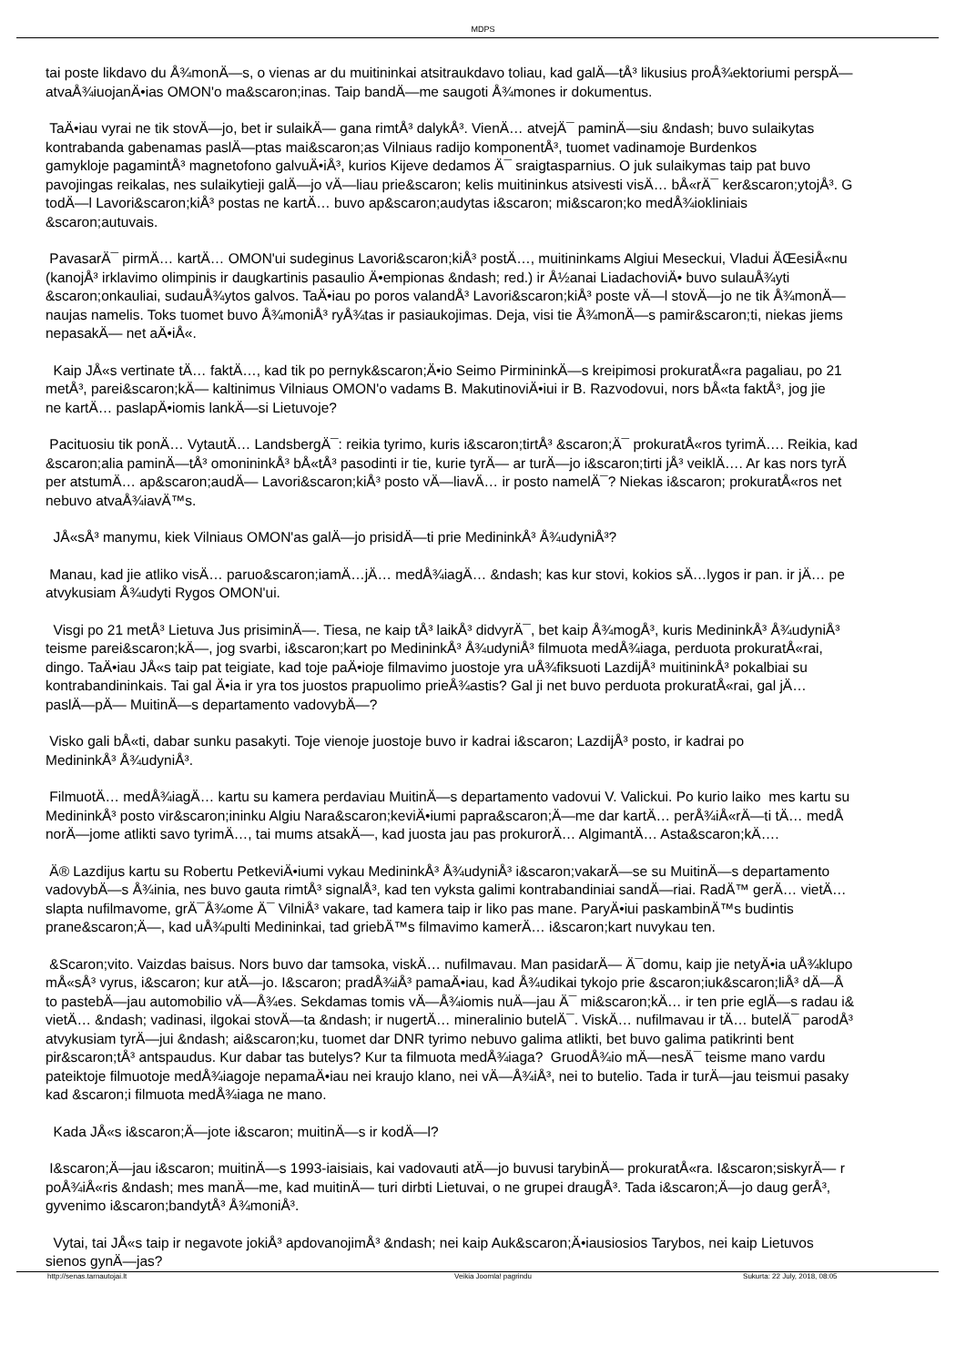MDPS
tai poste likdavo du Å¾monÄ—s, o vienas ar du muitininkai atsitraukdavo toliau, kad galÄ—tÅ³ likusius proÅ¾ektoriumi perspÄ—
atvaÅ¾iuojanÄ•ias OMON'o ma&scaron;inas. Taip bandÄ—me saugoti Å¾mones ir dokumentus.
TaÄ•iau vyrai ne tik stovÄ—jo, bet ir sulaikÄ— gana rimtÅ³ dalykÅ³. VienÄ… atvejÄ¯ paminÄ—siu &ndash; buvo sulaikytas
kontrabanda gabenamas paslÄ—ptas mai&scaron;as Vilniaus radijo komponentÅ³, tuomet vadinamoje Burdenkos
gamykloje pagamintÅ³ magnetofono galvuÄ•iÅ³, kurios Kijeve dedamos Ä¯ sraigtasparnius. O juk sulaikymas taip pat buvo
pavojingas reikalas, nes sulaikytieji galÄ—jo vÄ—liau prie&scaron; kelis muitininkus atsivesti visÄ… bÅ«rÄ¯ ker&scaron;ytojÅ³. G
todÄ—l Lavori&scaron;kiÅ³ postas ne kartÄ… buvo ap&scaron;audytas i&scaron; mi&scaron;ko medÅ¾iokliniais
&scaron;autuvais.
PavasarÄ¯ pirmÄ… kartÄ… OMON'ui sudeginus Lavori&scaron;kiÅ³ postÄ…, muitininkams Algiui Meseckui, Vladui ÄŒesiÅ«nu
(kanojÅ³ irklavimo olimpinis ir daugkartinis pasaulio Ä•empionas &ndash; red.) ir Å½anai LiadachoviÄ• buvo sulauÅ¾yti
&scaron;onkauliai, sudauÅ¾ytos galvos. TaÄ•iau po poros valandÅ³ Lavori&scaron;kiÅ³ poste vÄ—l stovÄ—jo ne tik Å¾monÄ—
naujas namelis. Toks tuomet buvo Å¾moniÅ³ ryÅ¾tas ir pasiaukojimas. Deja, visi tie Å¾monÄ—s pamir&scaron;ti, niekas jiems
nepasakÄ— net aÄ•iÅ«.
Kaip JÅ«s vertinate tÄ… faktÄ…, kad tik po pernyk&scaron;Ä•io Seimo PirmininkÄ—s kreipimosi prokuratÅ«ra pagaliau, po 21
metÅ³, parei&scaron;kÄ— kaltinimus Vilniaus OMON'o vadams B. MakutinoviÄ•iui ir B. Razvodovui, nors bÅ«ta faktÅ³, jog jie
ne kartÄ… paslapÄ•iomis lankÄ—si Lietuvoje?
Pacituosiu tik ponÄ… VytautÄ… LandsbergÄ¯: reikia tyrimo, kuris i&scaron;tirtÅ³ &scaron;Ä¯ prokuratÅ«ros tyrimÄ…. Reikia, kad
&scaron;alia paminÄ—tÅ³ omonininkÅ³ bÅ«tÅ³ pasodinti ir tie, kurie tyrÄ— ar turÄ—jo i&scaron;tirti jÅ³ veiklÄ…. Ar kas nors tyrÄ
per atstumÄ… ap&scaron;audÄ— Lavori&scaron;kiÅ³ posto vÄ—liavÄ… ir posto namelÄ¯? Niekas i&scaron; prokuratÅ«ros net
nebuvo atvaÅ¾iavÄ™s.
JÅ«sÅ³ manymu, kiek Vilniaus OMON'as galÄ—jo prisidÄ—ti prie MedininkÅ³ Å¾udyniÅ³?
Manau, kad jie atliko visÄ… paruo&scaron;iamÄ…jÄ… medÅ¾iagÄ… &ndash; kas kur stovi, kokios sÄ…lygos ir pan. ir jÄ… pe
atvykusiam Å¾udyti Rygos OMON'ui.
Visgi po 21 metÅ³ Lietuva Jus prisiminÄ—. Tiesa, ne kaip tÅ³ laikÅ³ didvyrÄ¯, bet kaip Å¾mogÅ³, kuris MedininkÅ³ Å¾udyniÅ³
teisme parei&scaron;kÄ—, jog svarbi, i&scaron;kart po MedininkÅ³ Å¾udyniÅ³ filmuota medÅ¾iaga, perduota prokuratÅ«rai,
dingo. TaÄ•iau JÅ«s taip pat teigiate, kad toje paÄ•ioje filmavimo juostoje yra uÅ¾fiksuoti LazdijÅ³ muitininkÅ³ pokalbiai su
kontrabandininkais. Tai gal Ä•ia ir yra tos juostos prapuolimo prieÅ¾astis? Gal ji net buvo perduota prokuratÅ«rai, gal jÄ…
paslÄ—pÄ— MuitinÄ—s departamento vadovybÄ—?
Visko gali bÅ«ti, dabar sunku pasakyti. Toje vienoje juostoje buvo ir kadrai i&scaron; LazdijÅ³ posto, ir kadrai po
MedininkÅ³ Å¾udyniÅ³.
FilmuotÄ… medÅ¾iagÄ… kartu su kamera perdaviau MuitinÄ—s departamento vadovui V. Valickui. Po kurio laiko mes kartu su
MedininkÅ³ posto vir&scaron;ininku Algiu Nara&scaron;keviÄ•iumi papra&scaron;Ä—me dar kartÄ… perÅ¾iÅ«rÄ—ti tÄ… medÅ
norÄ—jome atlikti savo tyrimÄ…, tai mums atsakÄ—, kad juosta jau pas prokurorÄ… AlgimantÄ… Asta&scaron;kÄ….
Ä® Lazdijus kartu su Robertu PetkeviÄ•iumi vykau MedininkÅ³ Å¾udyniÅ³ i&scaron;vakarÄ—se su MuitinÄ—s departamento
vadovybÄ—s Å¾inia, nes buvo gauta rimtÅ³ signalÅ³, kad ten vyksta galimi kontrabandiniai sandÄ—riai. RadÄ™ gerÄ… vietÄ…
slapta nufilmavome, grÄ¯Å¾ome Ä¯ VilniÅ³ vakare, tad kamera taip ir liko pas mane. ParyÄ•iui paskambinÄ™s budintis
prane&scaron;Ä—, kad uÅ¾pulti Medininkai, tad griebÄ™s filmavimo kamerÄ… i&scaron;kart nuvykau ten.
&Scaron;vito. Vaizdas baisus. Nors buvo dar tamsoka, viskÄ… nufilmavau. Man pasidarÄ— Ä¯domu, kaip jie netyÄ•ia uÅ¾klupo
mÅ«sÅ³ vyrus, i&scaron; kur atÄ—jo. I&scaron; pradÅ¾iÅ³ pamaÄ•iau, kad Å¾udikai tykojo prie &scaron;iuk&scaron;liÅ³ dÄ—Å
to pastebÄ—jau automobilio vÄ—Å¾es. Sekdamas tomis vÄ—Å¾iomis nuÄ—jau Ä¯ mi&scaron;kÄ… ir ten prie eglÄ—s radau i&
vietÄ… &ndash; vadinasi, ilgokai stovÄ—ta &ndash; ir nugertÄ… mineralinio butelÄ¯. ViskÄ… nufilmavau ir tÄ… butelÄ¯ parodÅ³
atvykusiam tyrÄ—jui &ndash; ai&scaron;ku, tuomet dar DNR tyrimo nebuvo galima atlikti, bet buvo galima patikrinti bent
pir&scaron;tÅ³ antspaudus. Kur dabar tas butelys? Kur ta filmuota medÅ¾iaga? GruodÅ¾io mÄ—nesÄ¯ teisme mano vardu
pateiktoje filmuotoje medÅ¾iagoje nepamaÄ•iau nei kraujo klano, nei vÄ—Å¾iÅ³, nei to butelio. Tada ir turÄ—jau teismui pasaky
kad &scaron;i filmuota medÅ¾iaga ne mano.
Kada JÅ«s i&scaron;Ä—jote i&scaron; muitinÄ—s ir kodÄ—l?
I&scaron;Ä—jau i&scaron; muitinÄ—s 1993-iaisiais, kai vadovauti atÄ—jo buvusi tarybinÄ— prokuratÅ«ra. I&scaron;siskyrÄ— r
poÅ¾iÅ«ris &ndash; mes manÄ—me, kad muitinÄ— turi dirbti Lietuvai, o ne grupei draugÅ³. Tada i&scaron;Ä—jo daug gerÅ³,
gyvenimo i&scaron;bandytÅ³ Å¾moniÅ³.
Vytai, tai JÅ«s taip ir negavote jokiÅ³ apdovanojimÅ³ &ndash; nei kaip Auk&scaron;Ä•iausiosios Tarybos, nei kaip Lietuvos
sienos gynÄ—jas?
http://senas.tarnautojai.lt Veikia Joomla! pagrindu Sukurta: 22 July, 2018, 08:05